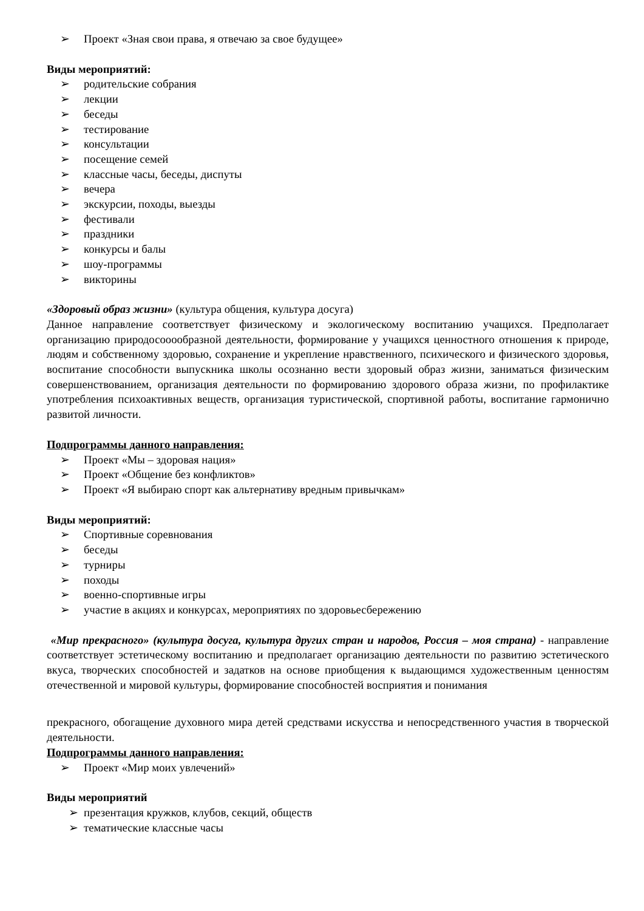➢ Проект «Зная свои права, я отвечаю за свое будущее»
Виды мероприятий:
➢ родительские собрания
➢ лекции
➢ беседы
➢ тестирование
➢ консультации
➢ посещение семей
➢ классные часы, беседы, диспуты
➢ вечера
➢ экскурсии, походы, выезды
➢ фестивали
➢ праздники
➢ конкурсы и балы
➢ шоу-программы
➢ викторины
«Здоровый образ жизни» (культура общения, культура досуга)
Данное направление соответствует физическому и экологическому воспитанию учащихся. Предполагает организацию природосооообразной деятельности, формирование у учащихся ценностного отношения к природе, людям и собственному здоровью, сохранение и укрепление нравственного, психического и физического здоровья, воспитание способности выпускника школы осознанно вести здоровый образ жизни, заниматься физическим совершенствованием, организация деятельности по формированию здорового образа жизни, по профилактике употребления психоактивных веществ, организация туристической, спортивной работы, воспитание гармонично развитой личности.
Подпрограммы данного направления:
➢ Проект «Мы – здоровая нация»
➢ Проект «Общение без конфликтов»
➢ Проект «Я выбираю спорт как альтернативу вредным привычкам»
Виды мероприятий:
➢ Спортивные соревнования
➢ беседы
➢ турниры
➢ походы
➢ военно-спортивные игры
➢ участие в акциях и конкурсах, мероприятиях по здоровьесбережению
«Мир прекрасного» (культура досуга, культура других стран и народов, Россия – моя страна) - направление соответствует эстетическому воспитанию и предполагает организацию деятельности по развитию эстетического вкуса, творческих способностей и задатков на основе приобщения к выдающимся художественным ценностям отечественной и мировой культуры, формирование способностей восприятия и понимания
прекрасного, обогащение духовного мира детей средствами искусства и непосредственного участия в творческой деятельности.
Подпрограммы данного направления:
➢ Проект «Мир моих увлечений»
Виды мероприятий
➢ презентация кружков, клубов, секций, обществ
➢ тематические классные часы